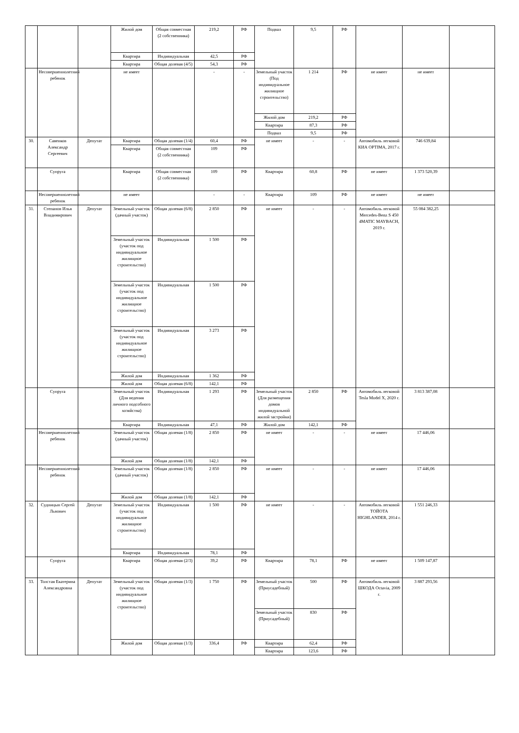| | | | Жилой дом | Общая совместная (2 собственника) | 219,2 | РФ | Подвал | 9,5 | РФ | | | |
| | | | Квартира | Индивидуальная | 42,5 | РФ | | | | | | |
| | | | Квартира | Общая долевая (4/5) | 54,3 | РФ | | | | | | |
| | Несовершеннолетний ребенок | | не имеет | | - | - | Земельный участок (Под индивидуальное жилищное строительство) | 1 214 | РФ | не имеет | не имеет | |
| | | | | | | | Жилой дом | 219,2 | РФ | | | |
| | | | | | | | Квартира | 87,3 | РФ | | | |
| | | | | | | | Подвал | 9,5 | РФ | | | |
| 30. | Савенков Александр Сергеевич | Депутат | Квартира | Общая долевая (1/4) | 60,4 | РФ | не имеет | - | - | Автомобиль легковой КИА OPTIMA, 2017 г. | 746 639,84 | |
| | | | Квартира | Общая совместная (2 собственника) | 109 | РФ | | | | | | |
| | Супруга | | Квартира | Общая совместная (2 собственника) | 109 | РФ | Квартира | 60,8 | РФ | не имеет | 1 373 520,39 | |
| | Несовершеннолетний ребенок | | не имеет | | - | - | Квартира | 109 | РФ | не имеет | не имеет | |
| 31. | Степанов Илья Владимирович | Депутат | Земельный участок (дачный участок) | Общая долевая (6/8) | 2 850 | РФ | не имеет | - | - | Автомобиль легковой Mercedes-Benz S 450 4MATIC MAYBACH, 2019 г. | 55 084 382,25 | |
| | | | Земельный участок (участок под индивидуальное жилищное строительство) | Индивидуальная | 1 500 | РФ | | | | | | |
| | | | Земельный участок (участок под индивидуальное жилищное строительство) | Индивидуальная | 1 500 | РФ | | | | | | |
| | | | Земельный участок (участок под индивидуальное жилищное строительство) | Индивидуальная | 3 273 | РФ | | | | | | |
| | | | Жилой дом | Индивидуальная | 1 362 | РФ | | | | | | |
| | | | Жилой дом | Общая долевая (6/8) | 142,1 | РФ | | | | | | |
| | Супруга | | Земельный участок (Для ведения личного подсобного хозяйства) | Индивидуальная | 1 293 | РФ | Земельный участок (Для размещения домов индивидуальной жилой застройки) | 2 850 | РФ | Автомобиль легковой Tesla Model X, 2020 г. | 3 813 387,08 | |
| | | | Квартира | Индивидуальная | 47,1 | РФ | Жилой дом | 142,1 | РФ | | | |
| | Несовершеннолетний ребенок | | Земельный участок (дачный участок) | Общая долевая (1/8) | 2 850 | РФ | не имеет | - | - | не имеет | 17 446,06 | |
| | | | Жилой дом | Общая долевая (1/8) | 142,1 | РФ | | | | | | |
| | Несовершеннолетний ребенок | | Земельный участок (дачный участок) | Общая долевая (1/8) | 2 850 | РФ | не имеет | - | - | не имеет | 17 446,06 | |
| | | | Жилой дом | Общая долевая (1/8) | 142,1 | РФ | | | | | | |
| 32. | Судницын Сергей Львович | Депутат | Земельный участок (участок под индивидуальное жилищное строительство) | Индивидуальная | 1 500 | РФ | не имеет | - | - | Автомобиль легковой ТОЙОТА HIGHLANDER, 2014 г. | 1 551 246,33 | |
| | | | Квартира | Индивидуальная | 78,1 | РФ | | | | | | |
| | Супруга | | Квартира | Общая долевая (2/3) | 39,2 | РФ | Квартира | 78,1 | РФ | не имеет | 1 509 147,87 | |
| 33. | Толстая Екатерина Александровна | Депутат | Земельный участок (участок под индивидуальное жилищное строительство) | Общая долевая (1/3) | 1 750 | РФ | Земельный участок (Приусадебный) | 500 | РФ | Автомобиль легковой ШКОДА Octavia, 2009 г. | 3 887 293,56 | |
| | | | | | | | Земельный участок (Приусадебный) | 830 | РФ | | | |
| | | | Жилой дом | Общая долевая (1/3) | 336,4 | РФ | Квартира | 62,4 | РФ | | | |
| | | | | | | | Квартира | 123,6 | РФ | | | |